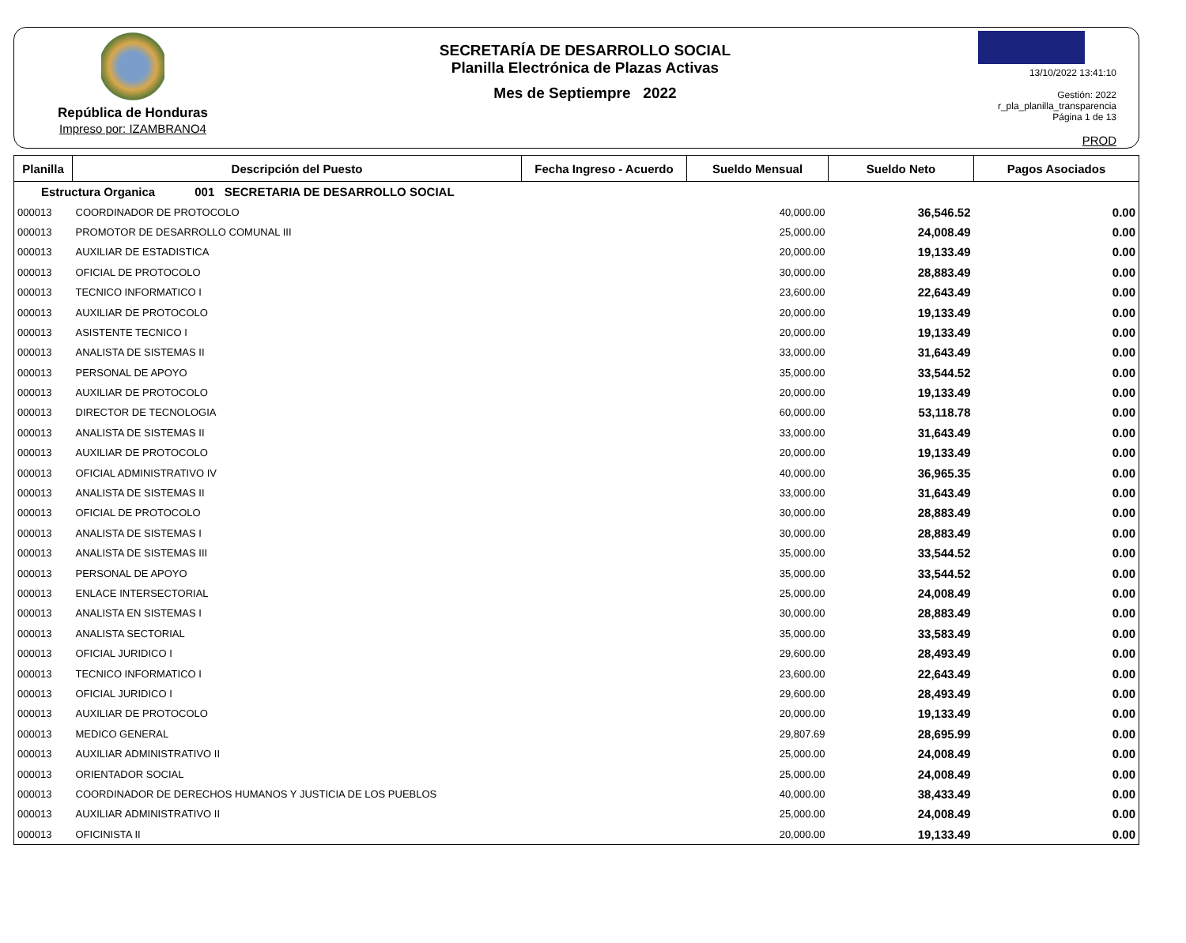República de Honduras
Impreso por: IZAMBRANO4
SECRETARÍA DE DESARROLLO SOCIAL
Planilla Electrónica de Plazas Activas
Mes de Septiempre 2022
13/10/2022 13:41:10
Gestión: 2022
r_pla_planilla_transparencia
Página 1 de 13
PROD
| Planilla | Descripción del Puesto | Fecha Ingreso - Acuerdo | Sueldo Mensual | Sueldo Neto | Pagos Asociados |
| --- | --- | --- | --- | --- | --- |
| Estructura Organica 001 SECRETARIA DE DESARROLLO SOCIAL | | | | | |
| 000013 | COORDINADOR DE PROTOCOLO | | 40,000.00 | 36,546.52 | 0.00 |
| 000013 | PROMOTOR DE DESARROLLO COMUNAL III | | 25,000.00 | 24,008.49 | 0.00 |
| 000013 | AUXILIAR DE ESTADISTICA | | 20,000.00 | 19,133.49 | 0.00 |
| 000013 | OFICIAL DE PROTOCOLO | | 30,000.00 | 28,883.49 | 0.00 |
| 000013 | TECNICO INFORMATICO I | | 23,600.00 | 22,643.49 | 0.00 |
| 000013 | AUXILIAR DE PROTOCOLO | | 20,000.00 | 19,133.49 | 0.00 |
| 000013 | ASISTENTE TECNICO I | | 20,000.00 | 19,133.49 | 0.00 |
| 000013 | ANALISTA DE SISTEMAS II | | 33,000.00 | 31,643.49 | 0.00 |
| 000013 | PERSONAL DE APOYO | | 35,000.00 | 33,544.52 | 0.00 |
| 000013 | AUXILIAR DE PROTOCOLO | | 20,000.00 | 19,133.49 | 0.00 |
| 000013 | DIRECTOR DE TECNOLOGIA | | 60,000.00 | 53,118.78 | 0.00 |
| 000013 | ANALISTA DE SISTEMAS II | | 33,000.00 | 31,643.49 | 0.00 |
| 000013 | AUXILIAR DE PROTOCOLO | | 20,000.00 | 19,133.49 | 0.00 |
| 000013 | OFICIAL ADMINISTRATIVO IV | | 40,000.00 | 36,965.35 | 0.00 |
| 000013 | ANALISTA DE SISTEMAS II | | 33,000.00 | 31,643.49 | 0.00 |
| 000013 | OFICIAL DE PROTOCOLO | | 30,000.00 | 28,883.49 | 0.00 |
| 000013 | ANALISTA DE SISTEMAS I | | 30,000.00 | 28,883.49 | 0.00 |
| 000013 | ANALISTA DE SISTEMAS III | | 35,000.00 | 33,544.52 | 0.00 |
| 000013 | PERSONAL DE APOYO | | 35,000.00 | 33,544.52 | 0.00 |
| 000013 | ENLACE INTERSECTORIAL | | 25,000.00 | 24,008.49 | 0.00 |
| 000013 | ANALISTA EN SISTEMAS I | | 30,000.00 | 28,883.49 | 0.00 |
| 000013 | ANALISTA SECTORIAL | | 35,000.00 | 33,583.49 | 0.00 |
| 000013 | OFICIAL JURIDICO I | | 29,600.00 | 28,493.49 | 0.00 |
| 000013 | TECNICO INFORMATICO I | | 23,600.00 | 22,643.49 | 0.00 |
| 000013 | OFICIAL JURIDICO I | | 29,600.00 | 28,493.49 | 0.00 |
| 000013 | AUXILIAR DE PROTOCOLO | | 20,000.00 | 19,133.49 | 0.00 |
| 000013 | MEDICO GENERAL | | 29,807.69 | 28,695.99 | 0.00 |
| 000013 | AUXILIAR ADMINISTRATIVO II | | 25,000.00 | 24,008.49 | 0.00 |
| 000013 | ORIENTADOR SOCIAL | | 25,000.00 | 24,008.49 | 0.00 |
| 000013 | COORDINADOR DE DERECHOS HUMANOS Y JUSTICIA DE LOS PUEBLOS | | 40,000.00 | 38,433.49 | 0.00 |
| 000013 | AUXILIAR ADMINISTRATIVO II | | 25,000.00 | 24,008.49 | 0.00 |
| 000013 | OFICINISTA II | | 20,000.00 | 19,133.49 | 0.00 |